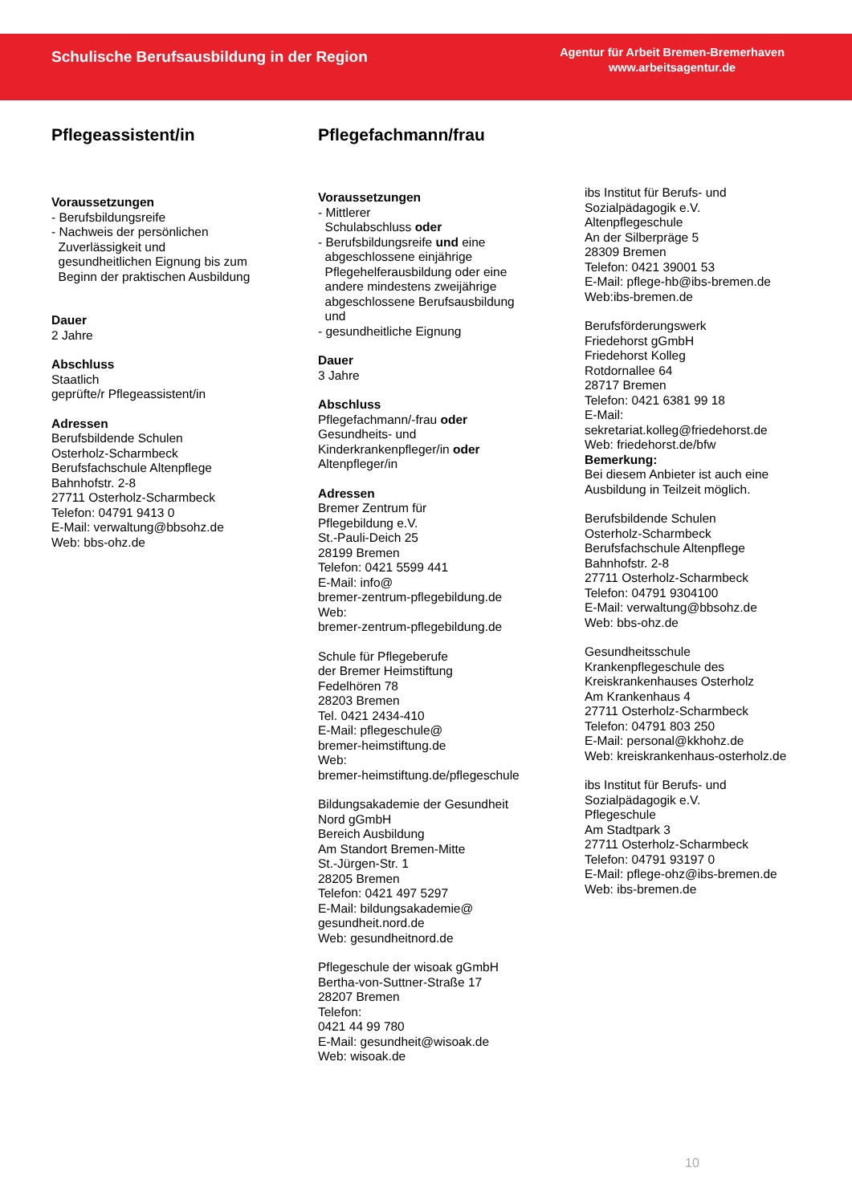Schulische Berufsausbildung in der Region
Agentur für Arbeit Bremen-Bremerhaven
www.arbeitsagentur.de
Pflegeassistent/in
Voraussetzungen
- Berufsbildungsreife
- Nachweis der persönlichen
Zuverlässigkeit und
gesundheitlichen Eignung bis zum
Beginn der praktischen Ausbildung
Dauer
2 Jahre
Abschluss
Staatlich
geprüfte/r Pflegeassistent/in
Adressen
Berufsbildende Schulen
Osterholz-Scharmbeck
Berufsfachschule Altenpflege
Bahnhofstr. 2-8
27711 Osterholz-Scharmbeck
Telefon: 04791 9413 0
E-Mail: verwaltung@bbsohz.de
Web: bbs-ohz.de
Pflegefachmann/frau
Voraussetzungen
- Mittlerer
Schulabschluss oder
- Berufsbildungsreife und eine
abgeschlossene einjährige
Pflegehelferausbildung oder eine
andere mindestens zweijährige
abgeschlossene Berufsausbildung
und
- gesundheitliche Eignung
Dauer
3 Jahre
Abschluss
Pflegefachmann/-frau oder
Gesundheits- und
Kinderkrankenpfleger/in oder
Altenpfleger/in
Adressen
Bremer Zentrum für
Pflegebildung e.V.
St.-Pauli-Deich 25
28199 Bremen
Telefon: 0421 5599 441
E-Mail: info@
bremer-zentrum-pflegebildung.de
Web:
bremer-zentrum-pflegebildung.de
Schule für Pflegeberufe
der Bremer Heimstiftung
Fedelhören 78
28203 Bremen
Tel. 0421 2434-410
E-Mail: pflegeschule@
bremer-heimstiftung.de
Web:
bremer-heimstiftung.de/pflegeschule
Bildungsakademie der Gesundheit
Nord gGmbH
Bereich Ausbildung
Am Standort Bremen-Mitte
St.-Jürgen-Str. 1
28205 Bremen
Telefon: 0421 497 5297
E-Mail: bildungsakademie@
gesundheit.nord.de
Web: gesundheitnord.de
Pflegeschule der wisoak gGmbH
Bertha-von-Suttner-Straße 17
28207 Bremen
Telefon:
0421 44 99 780
E-Mail: gesundheit@wisoak.de
Web: wisoak.de
ibs Institut für Berufs- und
Sozialpädagogik e.V.
Altenpflegeschule
An der Silberpräge 5
28309 Bremen
Telefon: 0421 39001 53
E-Mail: pflege-hb@ibs-bremen.de
Web:ibs-bremen.de
Berufsförderungswerk
Friedehorst gGmbH
Friedehorst Kolleg
Rotdornallee 64
28717 Bremen
Telefon: 0421 6381 99 18
E-Mail:
sekretariat.kolleg@friedehorst.de
Web: friedehorst.de/bfw
Bemerkung:
Bei diesem Anbieter ist auch eine
Ausbildung in Teilzeit möglich.
Berufsbildende Schulen
Osterholz-Scharmbeck
Berufsfachschule Altenpflege
Bahnhofstr. 2-8
27711 Osterholz-Scharmbeck
Telefon: 04791 9304100
E-Mail: verwaltung@bbsohz.de
Web: bbs-ohz.de
Gesundheitsschule
Krankenpflegeschule des
Kreiskrankenhauses Osterholz
Am Krankenhaus 4
27711 Osterholz-Scharmbeck
Telefon: 04791 803 250
E-Mail: personal@kkhohz.de
Web: kreiskrankenhaus-osterholz.de
ibs Institut für Berufs- und
Sozialpädagogik e.V.
Pflegeschule
Am Stadtpark 3
27711 Osterholz-Scharmbeck
Telefon: 04791 93197 0
E-Mail: pflege-ohz@ibs-bremen.de
Web: ibs-bremen.de
10